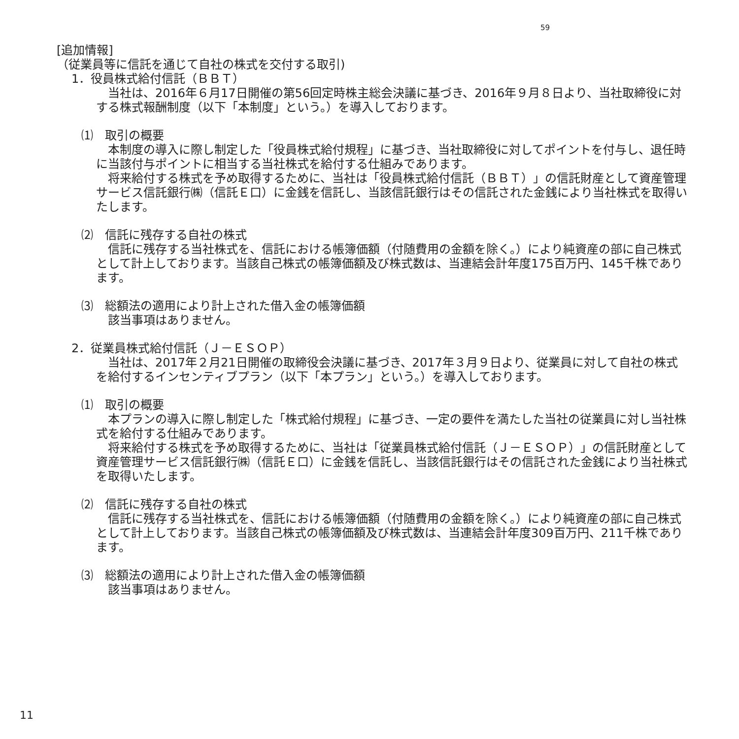59
[追加情報]
（従業員等に信託を通じて自社の株式を交付する取引)
1．役員株式給付信託（ＢＢＴ）
当社は、2016年６月17日開催の第56回定時株主総会決議に基づき、2016年９月８日より、当社取締役に対する株式報酬制度（以下「本制度」という。）を導入しております。
⑴　取引の概要
本制度の導入に際し制定した「役員株式給付規程」に基づき、当社取締役に対してポイントを付与し、退任時に当該付与ポイントに相当する当社株式を給付する仕組みであります。
将来給付する株式を予め取得するために、当社は「役員株式給付信託（ＢＢＴ）」の信託財産として資産管理サービス信託銀行㈱（信託Ｅ口）に金銭を信託し、当該信託銀行はその信託された金銭により当社株式を取得いたします。
⑵　信託に残存する自社の株式
信託に残存する当社株式を、信託における帳簿価額（付随費用の金額を除く。）により純資産の部に自己株式として計上しております。当該自己株式の帳簿価額及び株式数は、当連結会計年度175百万円、145千株であります。
⑶　総額法の適用により計上された借入金の帳簿価額
該当事項はありません。
2．従業員株式給付信託（Ｊ－ＥＳＯＰ）
当社は、2017年２月21日開催の取締役会決議に基づき、2017年３月９日より、従業員に対して自社の株式を給付するインセンティブプラン（以下「本プラン」という。）を導入しております。
⑴　取引の概要
本プランの導入に際し制定した「株式給付規程」に基づき、一定の要件を満たした当社の従業員に対し当社株式を給付する仕組みであります。
将来給付する株式を予め取得するために、当社は「従業員株式給付信託（Ｊ－ＥＳＯＰ）」の信託財産として資産管理サービス信託銀行㈱（信託Ｅ口）に金銭を信託し、当該信託銀行はその信託された金銭により当社株式を取得いたします。
⑵　信託に残存する自社の株式
信託に残存する当社株式を、信託における帳簿価額（付随費用の金額を除く。）により純資産の部に自己株式として計上しております。当該自己株式の帳簿価額及び株式数は、当連結会計年度309百万円、211千株であります。
⑶　総額法の適用により計上された借入金の帳簿価額
該当事項はありません。
11